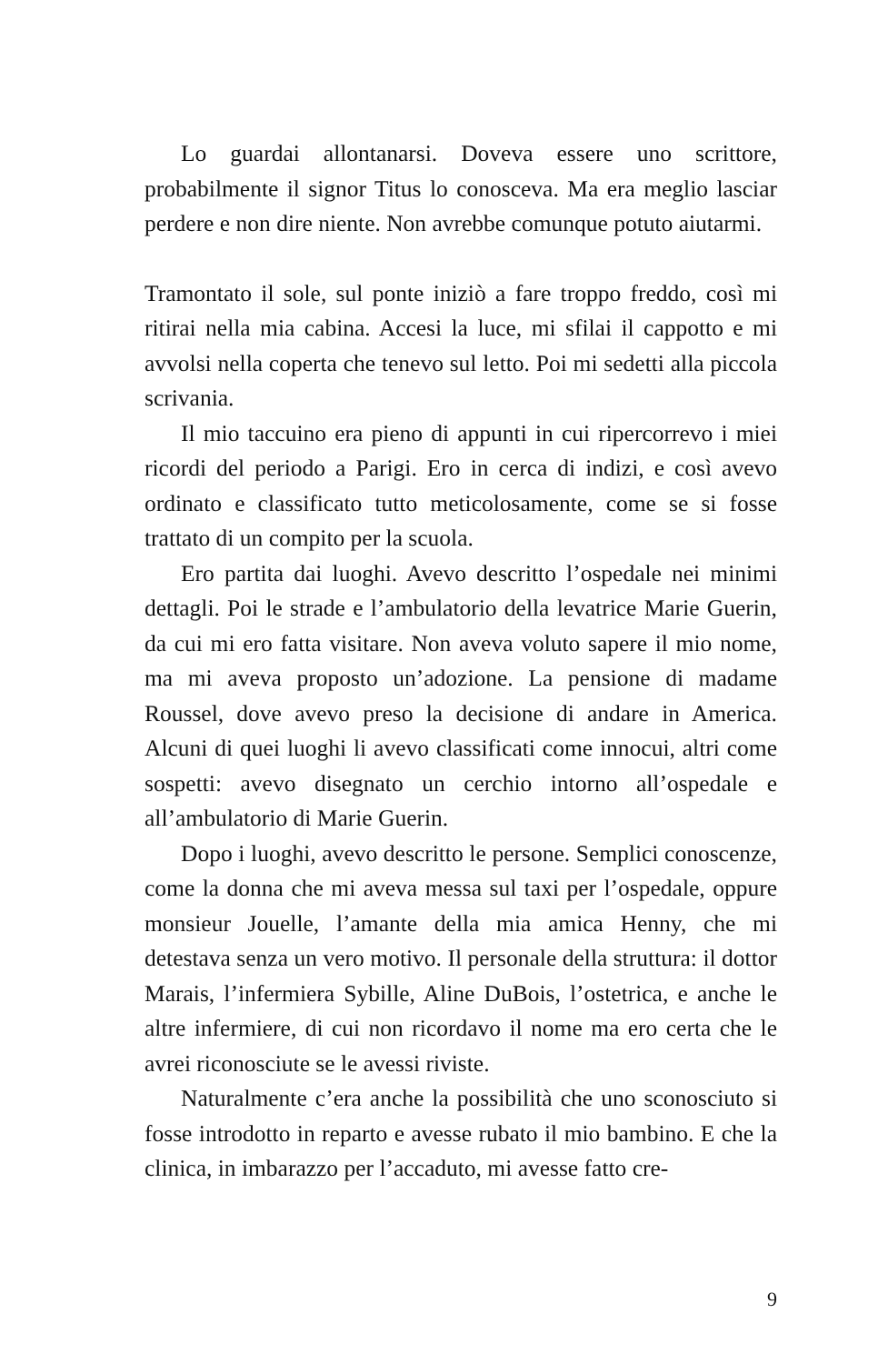Lo guardai allontanarsi. Doveva essere uno scrittore, probabilmente il signor Titus lo conosceva. Ma era meglio lasciar perdere e non dire niente. Non avrebbe comunque potuto aiutarmi.
Tramontato il sole, sul ponte iniziò a fare troppo freddo, così mi ritirai nella mia cabina. Accesi la luce, mi sfilai il cappotto e mi avvolsi nella coperta che tenevo sul letto. Poi mi sedetti alla piccola scrivania.
Il mio taccuino era pieno di appunti in cui ripercorrevo i miei ricordi del periodo a Parigi. Ero in cerca di indizi, e così avevo ordinato e classificato tutto meticolosamente, come se si fosse trattato di un compito per la scuola.
Ero partita dai luoghi. Avevo descritto l’ospedale nei minimi dettagli. Poi le strade e l’ambulatorio della levatrice Marie Guerin, da cui mi ero fatta visitare. Non aveva voluto sapere il mio nome, ma mi aveva proposto un’adozione. La pensione di madame Roussel, dove avevo preso la decisione di andare in America. Alcuni di quei luoghi li avevo classificati come innocui, altri come sospetti: avevo disegnato un cerchio intorno all’ospedale e all’ambulatorio di Marie Guerin.
Dopo i luoghi, avevo descritto le persone. Semplici conoscenze, come la donna che mi aveva messa sul taxi per l’ospedale, oppure monsieur Jouelle, l’amante della mia amica Henny, che mi detestava senza un vero motivo. Il personale della struttura: il dottor Marais, l’infermiera Sybille, Aline DuBois, l’ostetrica, e anche le altre infermiere, di cui non ricordavo il nome ma ero certa che le avrei riconosciute se le avessi riviste.
Naturalmente c’era anche la possibilità che uno sconosciuto si fosse introdotto in reparto e avesse rubato il mio bambino. E che la clinica, in imbarazzo per l’accaduto, mi avesse fatto cre-
9